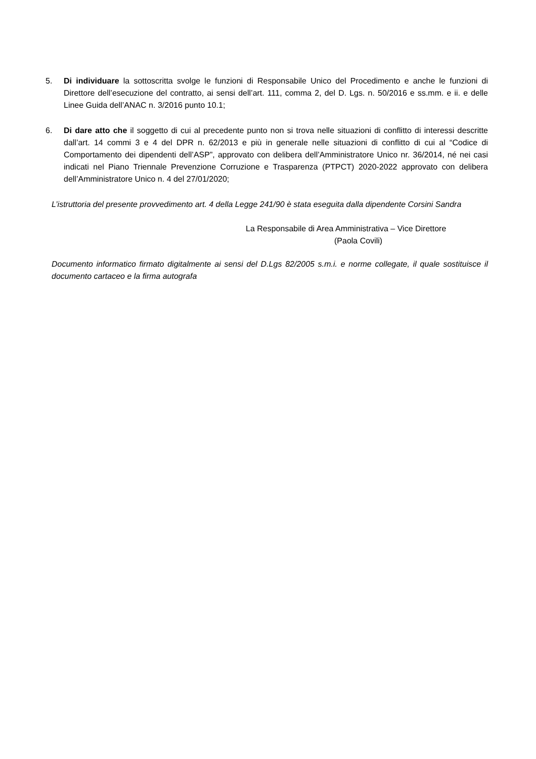5. Di individuare la sottoscritta svolge le funzioni di Responsabile Unico del Procedimento e anche le funzioni di Direttore dell’esecuzione del contratto, ai sensi dell’art. 111, comma 2, del D. Lgs. n. 50/2016 e ss.mm. e ii. e delle Linee Guida dell’ANAC n. 3/2016 punto 10.1;
6. Di dare atto che il soggetto di cui al precedente punto non si trova nelle situazioni di conflitto di interessi descritte dall’art. 14 commi 3 e 4 del DPR n. 62/2013 e più in generale nelle situazioni di conflitto di cui al “Codice di Comportamento dei dipendenti dell’ASP”, approvato con delibera dell’Amministratore Unico nr. 36/2014, né nei casi indicati nel Piano Triennale Prevenzione Corruzione e Trasparenza (PTPCT) 2020-2022 approvato con delibera dell’Amministratore Unico n. 4 del 27/01/2020;
L’istruttoria del presente provvedimento art. 4 della Legge 241/90 è stata eseguita dalla dipendente Corsini Sandra
La Responsabile di Area Amministrativa – Vice Direttore
(Paola Covili)
Documento informatico firmato digitalmente ai sensi del D.Lgs 82/2005 s.m.i. e norme collegate, il quale sostituisce il documento cartaceo e la firma autografa